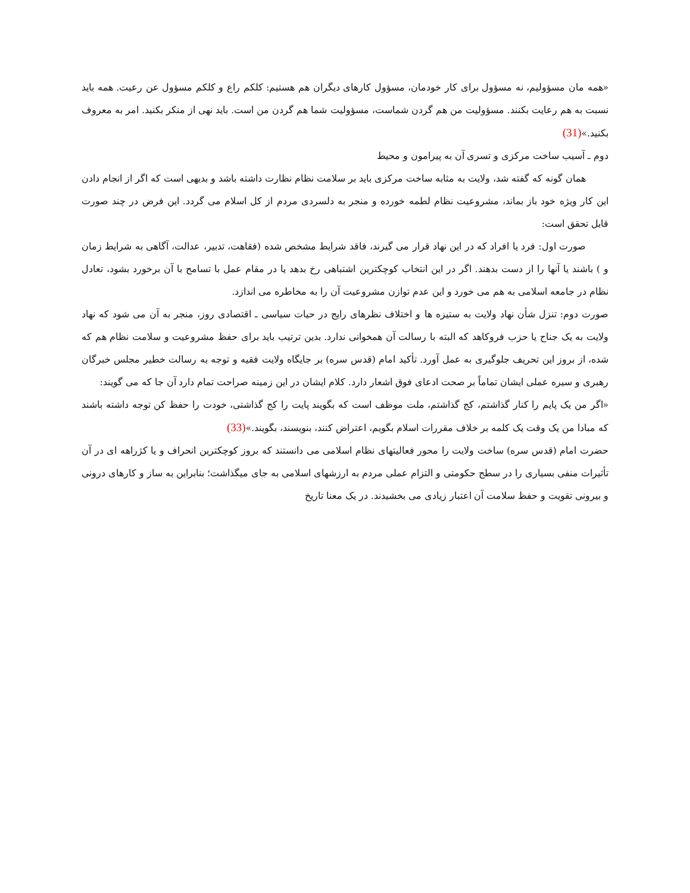«همه مان مسؤولیم، نه مسؤول برای کار خودمان، مسؤول کارهای دیگران هم هستیم: کلکم راع و کلکم مسؤول عن رعیت. همه باید نسبت به هم رعایت بکنند. مسؤولیت من هم گردن شماست، مسؤولیت شما هم گردن من است. باید نهی از منکر بکنید. امر به معروف بکنید.»(31)
دوم ـ آسیب ساخت مرکزی و تسری آن به پیرامون و محیط
همان گونه که گفته شد، ولایت به مثابه ساخت مرکزی باید بر سلامت نظام نظارت داشته باشد و بدیهی است که اگر از انجام دادن این کار ویژه خود باز بماند، مشروعیت نظام لطمه خورده و منجر به دلسردی مردم از کل اسلام می گردد. این فرض در چند صورت قابل تحقق است:
صورت اول: فرد یا افراد که در این نهاد قرار می گیرند، فاقد شرایط مشخص شده (فقاهت، تدبیر، عدالت، آگاهی به شرایط زمان و ) باشند یا آنها را از دست بدهند. اگر در این انتخاب کوچکترین اشتباهی رخ بدهد یا در مقام عمل با تسامح با آن برخورد بشود، تعادل نظام در جامعه اسلامی به هم می خورد و این عدم توازن مشروعیت آن را به مخاطره می اندازد.
صورت دوم: تنزل شأن نهاد ولایت به ستیزه ها و اختلاف نظرهای رایج در حیات سیاسی ـ اقتصادی روز، منجر به آن می شود که نهاد ولایت به یک جناح یا حزب فروکاهد که البته با رسالت آن همخوانی ندارد. بدین ترتیب باید برای حفظ مشروعیت و سلامت نظام هم که شده، از بروز این تحریف جلوگیری به عمل آورد. تأکید امام (قدس سره) بر جایگاه ولایت فقیه و توجه به رسالت خطیر مجلس خبرگان رهبری و سیره عملی ایشان تماماً بر صحت ادعای فوق اشعار دارد. کلام ایشان در این زمینه صراحت تمام دارد آن جا که می گویند:
«اگر من یک پایم را کنار گذاشتم، کج گذاشتم، ملت موظف است که بگویند پایت را کج گذاشتی، خودت را حفظ کن توجه داشته باشند که مبادا من یک وقت یک کلمه بر خلاف مقررات اسلام بگویم، اعتراض کنند، بنویسند، بگویند.»(33)
حضرت امام (قدس سره) ساخت ولایت را محور فعالیتهای نظام اسلامی می دانستند که بروز کوچکترین انحراف و یا کژراهه ای در آن تأثیرات منفی بسیاری را در سطح حکومتی و التزام عملی مردم به ارزشهای اسلامی به جای میگذاشت؛ بنابراین به ساز و کارهای درونی و بیرونی تقویت و حفظ سلامت آن اعتبار زیادی می بخشیدند. در یک معنا تاریخ